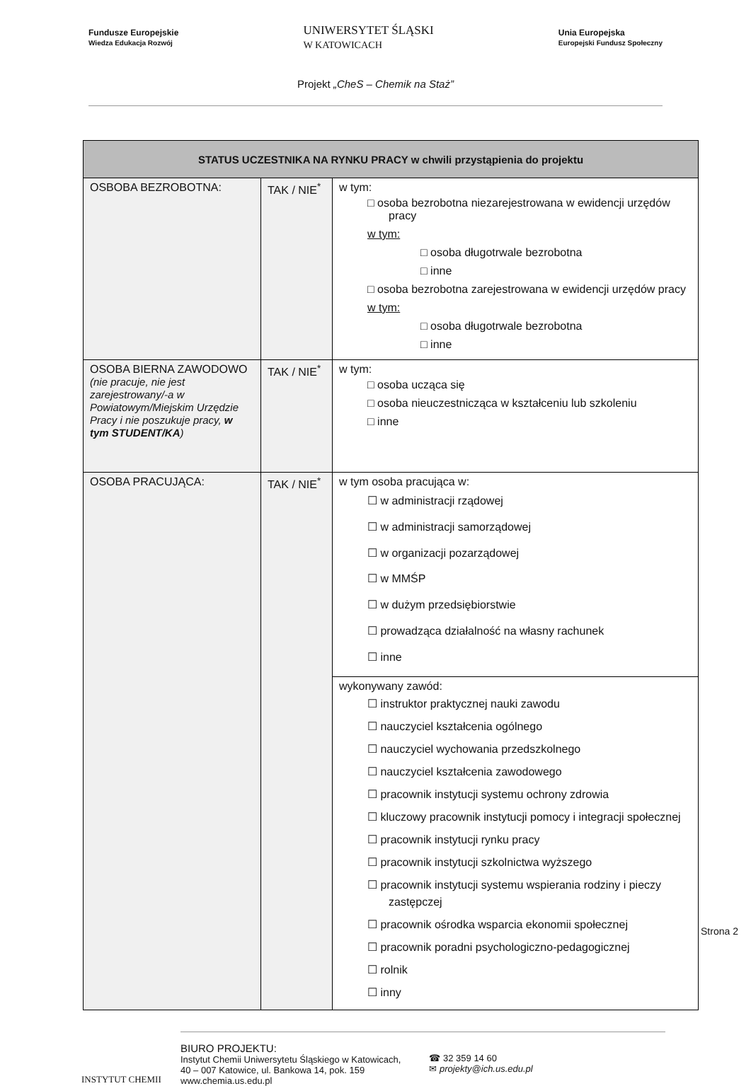Fundusze Europejskie
Wiedza Edukacja Rozwój UNIWERSYTET ŚLĄSKI
W KATOWICACH Unia Europejska
Europejski Fundusz Społeczny
Projekt „CheS – Chemik na Staż”
| STATUS UCZESTNIKA NA RYNKU PRACY w chwili przystąpienia do projektu | | |
| --- | --- | --- |
| OSBOBA BEZROBOTNA: | TAK / NIE<sup>*</sup> | w tym: □ osoba bezrobotna niezarejestrowana w ewidencji urzędów pracy w tym: □ osoba długotrwale bezrobotna □ inne □ osoba bezrobotna zarejestrowana w ewidencji urzędów pracy w tym: □ osoba długotrwale bezrobotna □ inne |
| OSOBA BIERNA ZAWODOWO (nie pracuje, nie jest zarejestrowany/-a w Powiatowym/Miejskim Urzędzie Pracy i nie poszukuje pracy, w tym STUDENT/KA ) | TAK / NIE<sup>*</sup> | w tym: □ osoba ucząca się □ osoba nieuczestnicząca w kształceniu lub szkoleniu □ inne |
| OSOBA PRACUJĄCA: | TAK / NIE<sup>*</sup> | w tym osoba pracująca w: ☐ w administracji rządowej ☐ w administracji samorządowej ☐ w organizacji pozarządowej ☐ w MMŚP ☐ w dużym przedsiębiorstwie ☐ prowadząca działalność na własny rachunek ☐ inne |
| | | wykonywany zawód: ☐ instruktor praktycznej nauki zawodu ☐ nauczyciel kształcenia ogólnego ☐ nauczyciel wychowania przedszkolnego ☐ nauczyciel kształcenia zawodowego ☐ pracownik instytucji systemu ochrony zdrowia ☐ kluczowy pracownik instytucji pomocy i integracji społecznej ☐ pracownik instytucji rynku pracy ☐ pracownik instytucji szkolnictwa wyższego ☐ pracownik instytucji systemu wspierania rodziny i pieczy zastępczej ☐ pracownik ośrodka wsparcia ekonomii społecznej ☐ pracownik poradni psychologiczno-pedagogicznej ☐ rolnik ☐ inny |
Strona 2
INSTYTUT CHEMII
BIURO PROJEKTU:
Instytut Chemii Uniwersytetu Śląskiego w Katowicach,
40 – 007 Katowice, ul. Bankowa 14, pok. 159
www.chemia.us.edu.pl
☎ 32 359 14 60
✉ projekty@ich.us.edu.pl